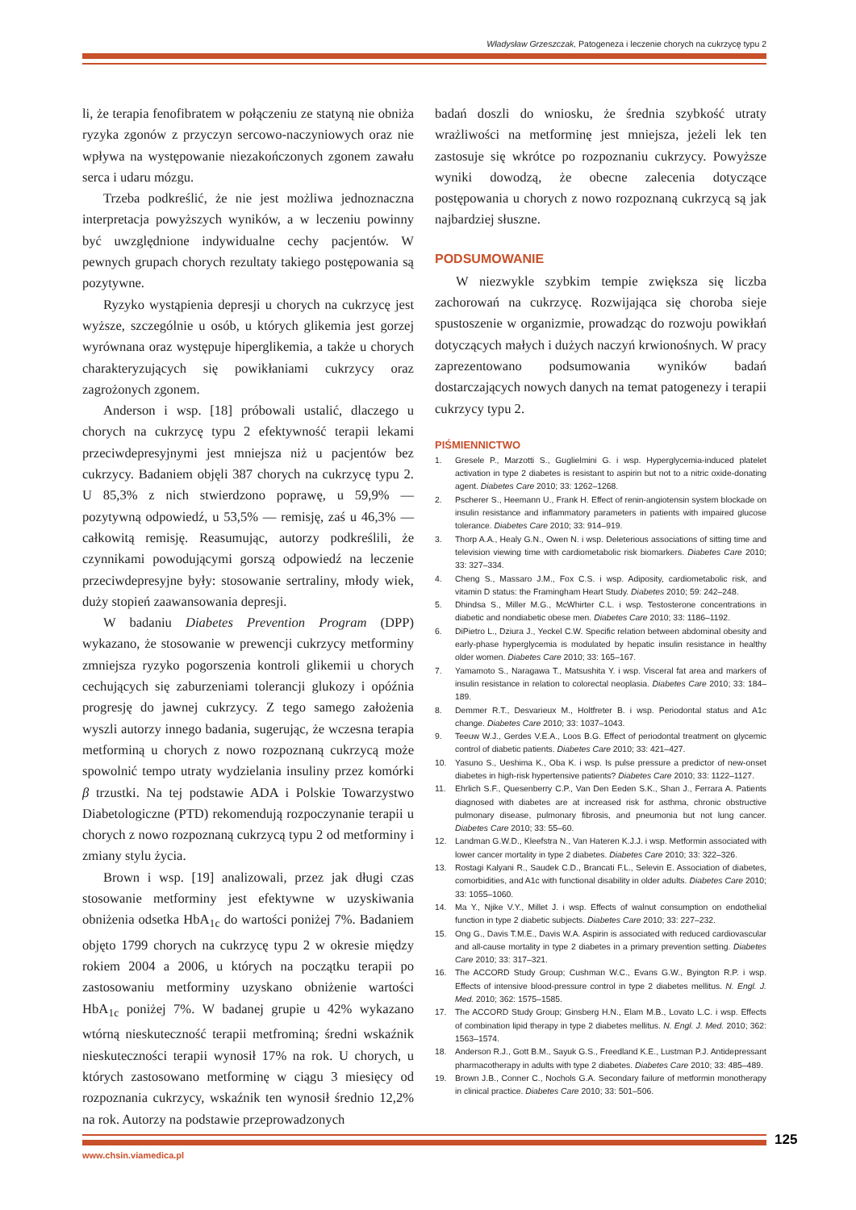Władysław Grzeszczak, Patogeneza i leczenie chorych na cukrzycę typu 2
li, że terapia fenofibratem w połączeniu ze statyną nie obniża ryzyka zgonów z przyczyn sercowo-naczyniowych oraz nie wpływa na występowanie niezakończonych zgonem zawału serca i udaru mózgu.
Trzeba podkreślić, że nie jest możliwa jednoznaczna interpretacja powyższych wyników, a w leczeniu powinny być uwzględnione indywidualne cechy pacjentów. W pewnych grupach chorych rezultaty takiego postępowania są pozytywne.
Ryzyko wystąpienia depresji u chorych na cukrzycę jest wyższe, szczególnie u osób, u których glikemia jest gorzej wyrównana oraz występuje hiperglikemia, a także u chorych charakteryzujących się powikłaniami cukrzycy oraz zagrożonych zgonem.
Anderson i wsp. [18] próbowali ustalić, dlaczego u chorych na cukrzycę typu 2 efektywność terapii lekami przeciwdepresyjnymi jest mniejsza niż u pacjentów bez cukrzycy. Badaniem objęli 387 chorych na cukrzycę typu 2. U 85,3% z nich stwierdzono poprawę, u 59,9% — pozytywną odpowiedź, u 53,5% — remisję, zaś u 46,3% — całkowitą remisję. Reasumując, autorzy podkreślili, że czynnikami powodującymi gorszą odpowiedź na leczenie przeciwdepresyjne były: stosowanie sertraliny, młody wiek, duży stopień zaawansowania depresji.
W badaniu Diabetes Prevention Program (DPP) wykazano, że stosowanie w prewencji cukrzycy metforminy zmniejsza ryzyko pogorszenia kontroli glikemii u chorych cechujących się zaburzeniami tolerancji glukozy i opóźnia progresję do jawnej cukrzycy. Z tego samego założenia wyszli autorzy innego badania, sugerując, że wczesna terapia metforminą u chorych z nowo rozpoznaną cukrzycą może spowolnić tempo utraty wydzielania insuliny przez komórki β trzustki. Na tej podstawie ADA i Polskie Towarzystwo Diabetologiczne (PTD) rekomendują rozpoczynanie terapii u chorych z nowo rozpoznaną cukrzycą typu 2 od metforminy i zmiany stylu życia.
Brown i wsp. [19] analizowali, przez jak długi czas stosowanie metforminy jest efektywne w uzyskiwania obniżenia odsetka HbA<sub>1c</sub> do wartości poniżej 7%. Badaniem objęto 1799 chorych na cukrzycę typu 2 w okresie między rokiem 2004 a 2006, u których na początku terapii po zastosowaniu metforminy uzyskano obniżenie wartości HbA<sub>1c</sub> poniżej 7%. W badanej grupie u 42% wykazano wtórną nieskuteczność terapii metfrominą; średni wskaźnik nieskuteczności terapii wynosił 17% na rok. U chorych, u których zastosowano metforminę w ciągu 3 miesięcy od rozpoznania cukrzycy, wskaźnik ten wynosił średnio 12,2% na rok. Autorzy na podstawie przeprowadzonych
badań doszli do wniosku, że średnia szybkość utraty wrażliwości na metforminę jest mniejsza, jeżeli lek ten zastosuje się wkrótce po rozpoznaniu cukrzycy. Powyższe wyniki dowodzą, że obecne zalecenia dotyczące postępowania u chorych z nowo rozpoznaną cukrzycą są jak najbardziej słuszne.
PODSUMOWANIE
W niezwykle szybkim tempie zwiększa się liczba zachorowań na cukrzycę. Rozwijająca się choroba sieje spustoszenie w organizmie, prowadząc do rozwoju powikłań dotyczących małych i dużych naczyń krwionośnych. W pracy zaprezentowano podsumowania wyników badań dostarczających nowych danych na temat patogenezy i terapii cukrzycy typu 2.
PIŚMIENNICTWO
1. Gresele P., Marzotti S., Guglielmini G. i wsp. Hyperglycemia-induced platelet activation in type 2 diabetes is resistant to aspirin but not to a nitric oxide-donating agent. Diabetes Care 2010; 33: 1262–1268.
2. Pscherer S., Heemann U., Frank H. Effect of renin-angiotensin system blockade on insulin resistance and inflammatory parameters in patients with impaired glucose tolerance. Diabetes Care 2010; 33: 914–919.
3. Thorp A.A., Healy G.N., Owen N. i wsp. Deleterious associations of sitting time and television viewing time with cardiometabolic risk biomarkers. Diabetes Care 2010; 33: 327–334.
4. Cheng S., Massaro J.M., Fox C.S. i wsp. Adiposity, cardiometabolic risk, and vitamin D status: the Framingham Heart Study. Diabetes 2010; 59: 242–248.
5. Dhindsa S., Miller M.G., McWhirter C.L. i wsp. Testosterone concentrations in diabetic and nondiabetic obese men. Diabetes Care 2010; 33: 1186–1192.
6. DiPietro L., Dziura J., Yeckel C.W. Specific relation between abdominal obesity and early-phase hyperglycemia is modulated by hepatic insulin resistance in healthy older women. Diabetes Care 2010; 33: 165–167.
7. Yamamoto S., Naragawa T., Matsushita Y. i wsp. Visceral fat area and markers of insulin resistance in relation to colorectal neoplasia. Diabetes Care 2010; 33: 184–189.
8. Demmer R.T., Desvarieux M., Holtfreter B. i wsp. Periodontal status and A1c change. Diabetes Care 2010; 33: 1037–1043.
9. Teeuw W.J., Gerdes V.E.A., Loos B.G. Effect of periodontal treatment on glycemic control of diabetic patients. Diabetes Care 2010; 33: 421–427.
10. Yasuno S., Ueshima K., Oba K. i wsp. Is pulse pressure a predictor of new-onset diabetes in high-risk hypertensive patients? Diabetes Care 2010; 33: 1122–1127.
11. Ehrlich S.F., Quesenberry C.P., Van Den Eeden S.K., Shan J., Ferrara A. Patients diagnosed with diabetes are at increased risk for asthma, chronic obstructive pulmonary disease, pulmonary fibrosis, and pneumonia but not lung cancer. Diabetes Care 2010; 33: 55–60.
12. Landman G.W.D., Kleefstra N., Van Hateren K.J.J. i wsp. Metformin associated with lower cancer mortality in type 2 diabetes. Diabetes Care 2010; 33: 322–326.
13. Rostagi Kalyani R., Saudek C.D., Brancati F.L., Selevin E. Association of diabetes, comorbidities, and A1c with functional disability in older adults. Diabetes Care 2010; 33: 1055–1060.
14. Ma Y., Njike V.Y., Millet J. i wsp. Effects of walnut consumption on endothelial function in type 2 diabetic subjects. Diabetes Care 2010; 33: 227–232.
15. Ong G., Davis T.M.E., Davis W.A. Aspirin is associated with reduced cardiovascular and all-cause mortality in type 2 diabetes in a primary prevention setting. Diabetes Care 2010; 33: 317–321.
16. The ACCORD Study Group; Cushman W.C., Evans G.W., Byington R.P. i wsp. Effects of intensive blood-pressure control in type 2 diabetes mellitus. N. Engl. J. Med. 2010; 362: 1575–1585.
17. The ACCORD Study Group; Ginsberg H.N., Elam M.B., Lovato L.C. i wsp. Effects of combination lipid therapy in type 2 diabetes mellitus. N. Engl. J. Med. 2010; 362: 1563–1574.
18. Anderson R.J., Gott B.M., Sayuk G.S., Freedland K.E., Lustman P.J. Antidepressant pharmacotherapy in adults with type 2 diabetes. Diabetes Care 2010; 33: 485–489.
19. Brown J.B., Conner C., Nochols G.A. Secondary failure of metformin monotherapy in clinical practice. Diabetes Care 2010; 33: 501–506.
125
www.chsin.viamedica.pl